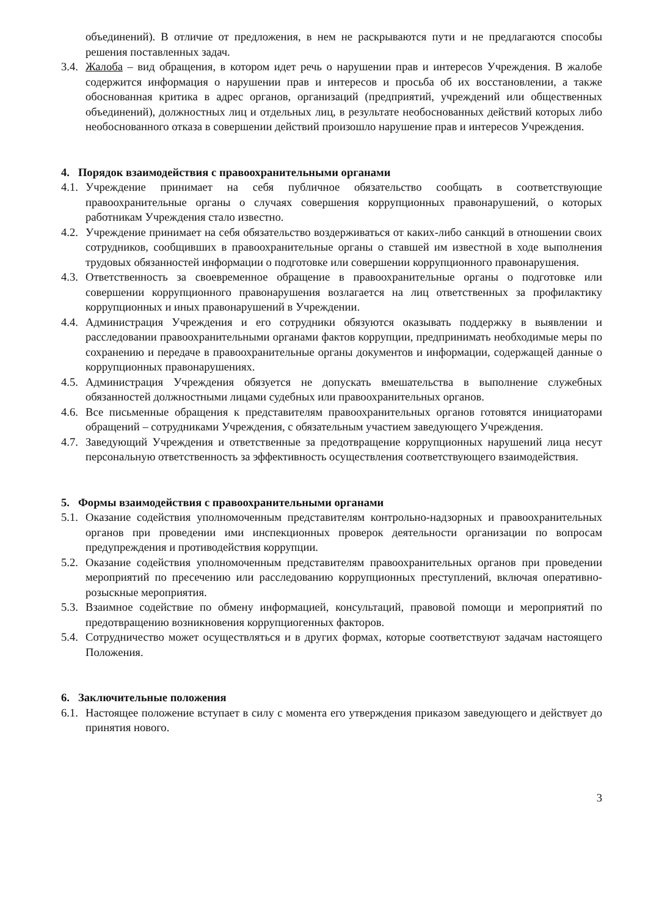объединений). В отличие от предложения, в нем не раскрываются пути и не предлагаются способы решения поставленных задач.
3.4. Жалоба – вид обращения, в котором идет речь о нарушении прав и интересов Учреждения. В жалобе содержится информация о нарушении прав и интересов и просьба об их восстановлении, а также обоснованная критика в адрес органов, организаций (предприятий, учреждений или общественных объединений), должностных лиц и отдельных лиц, в результате необоснованных действий которых либо необоснованного отказа в совершении действий произошло нарушение прав и интересов Учреждения.
4. Порядок взаимодействия с правоохранительными органами
4.1. Учреждение принимает на себя публичное обязательство сообщать в соответствующие правоохранительные органы о случаях совершения коррупционных правонарушений, о которых работникам Учреждения стало известно.
4.2. Учреждение принимает на себя обязательство воздерживаться от каких-либо санкций в отношении своих сотрудников, сообщивших в правоохранительные органы о ставшей им известной в ходе выполнения трудовых обязанностей информации о подготовке или совершении коррупционного правонарушения.
4.3. Ответственность за своевременное обращение в правоохранительные органы о подготовке или совершении коррупционного правонарушения возлагается на лиц ответственных за профилактику коррупционных и иных правонарушений в Учреждении.
4.4. Администрация Учреждения и его сотрудники обязуются оказывать поддержку в выявлении и расследовании правоохранительными органами фактов коррупции, предпринимать необходимые меры по сохранению и передаче в правоохранительные органы документов и информации, содержащей данные о коррупционных правонарушениях.
4.5. Администрация Учреждения обязуется не допускать вмешательства в выполнение служебных обязанностей должностными лицами судебных или правоохранительных органов.
4.6. Все письменные обращения к представителям правоохранительных органов готовятся инициаторами обращений – сотрудниками Учреждения, с обязательным участием заведующего Учреждения.
4.7. Заведующий Учреждения и ответственные за предотвращение коррупционных нарушений лица несут персональную ответственность за эффективность осуществления соответствующего взаимодействия.
5. Формы взаимодействия с правоохранительными органами
5.1. Оказание содействия уполномоченным представителям контрольно-надзорных и правоохранительных органов при проведении ими инспекционных проверок деятельности организации по вопросам предупреждения и противодействия коррупции.
5.2. Оказание содействия уполномоченным представителям правоохранительных органов при проведении мероприятий по пресечению или расследованию коррупционных преступлений, включая оперативно-розыскные мероприятия.
5.3. Взаимное содействие по обмену информацией, консультаций, правовой помощи и мероприятий по предотвращению возникновения коррупциогенных факторов.
5.4. Сотрудничество может осуществляться и в других формах, которые соответствуют задачам настоящего Положения.
6. Заключительные положения
6.1. Настоящее положение вступает в силу с момента его утверждения приказом заведующего и действует до принятия нового.
3